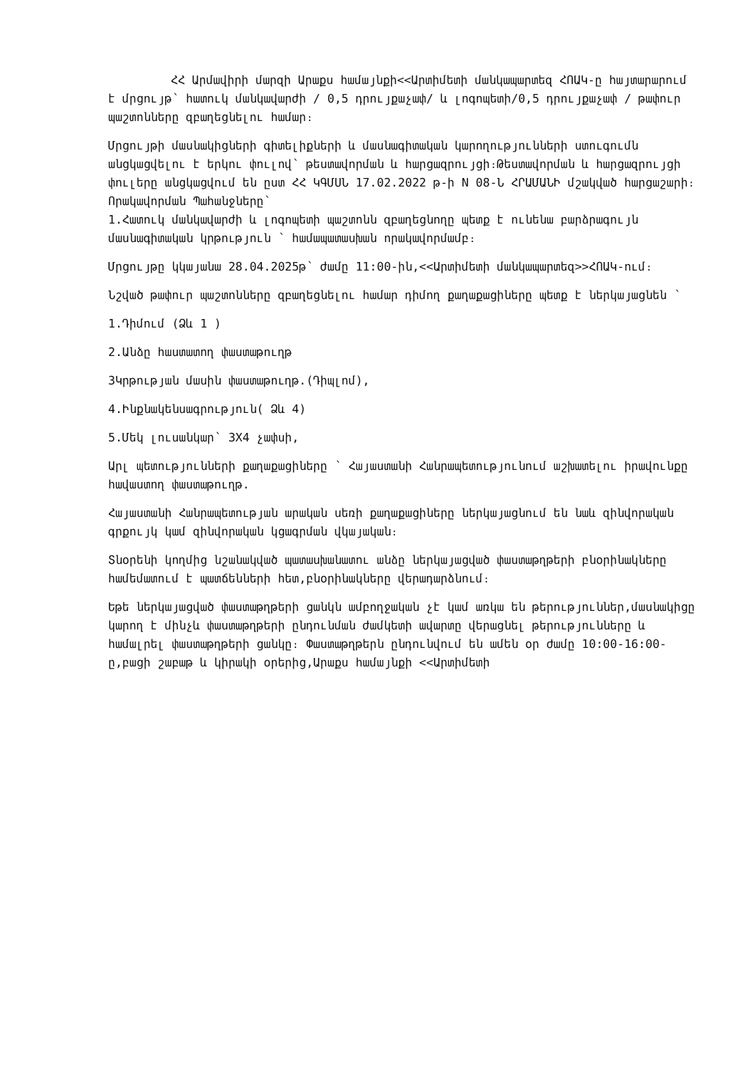ՀՀ Արմավիրի մարզի Արաքս համայնքի<<Արտիմետի մանկապարտեզ ՀՈԱԿ-ը հայտարարում է մրցույթ՝ հատուկ մանկավարժի / 0,5 դրույքաչափ/ և լոգոպետի/0,5 դրույքաչափ / թափուր պաշտոնները զբաղեցնելու համար։
Մրցույթի մասնակիցների գիտելիքների և մասնագիտական կարողությունների ստուգումն անցկացվելու է երկու փուլով՝ թեստավորման և հարցազրույցի։Թեստավորման և հարցազրույցի փուլերը անցկացվում են ըստ ՀՀ ԿԳՄՍՆ 17.02.2022 թ-ի N 08-Ն ՀՐԱՄԱՆԻ մշակված հարցաշարի։
Որակավորման Պահանջները՝
1.Հատուկ մանկավարժի և լոգոպետի պաշտոնն զբաղեցնողը պետք է ունենա բարձրագույն մասնագիտական կրթություն ՝ համապատասխան որակավորմամբ։
Մրցույթը կկայանա 28.04.2025թ՝ ժամը 11:00-ին,<<Արտիմետի մանկապարտեզ>>ՀՈԱԿ-ում։
Նշված թափուր պաշտոնները զբաղեցնելու համար դիմող քաղաքացիները պետք է ներկայացնեն ՝
1.Դիմում (Ձև 1 )
2.Անձը հաստատող փաստաթուղթ
3Կրթության մասին փաստաթուղթ.(Դիպլոմ),
4.Ինքնակենսագրություն( Ձև 4)
5.Մեկ լուսանկար՝ 3X4 չափսի,
Արլ պետությունների քաղաքացիները ՝ Հայաստանի Հանրապետությունում աշխատելու իրավունքը հավաստող փաստաթուղթ.
Հայաստանի Հանրապետության արական սեռի քաղաքացիները ներկայացնում են նաև զինվորական գրքույկ կամ զինվորական կցագրման վկայական։
Տնօրենի կողմից նշանակված պատասխանատու անձը ներկայացված փաստաթղթերի բնօրինակները համեմատում է պատճենների հետ,բնօրինակները վերադարձնում։
Եթե ներկայացված փաստաթղթերի ցանկն ամբողջական չէ կամ առկա են թերություններ,մասնակիցը կարող է մինչև փաստաթղթերի ընդունման ժամկետի ավարտը վերացնել թերությունները և համալրել փաստաթղթերի ցանկը։ Փաստաթղթերն ընդունվում են ամեն օր Ժամը 10:00-16:00-ը,բացի շաբաթ և կիրակի օրերից,Արաքս համայնքի <<Արտիմետի